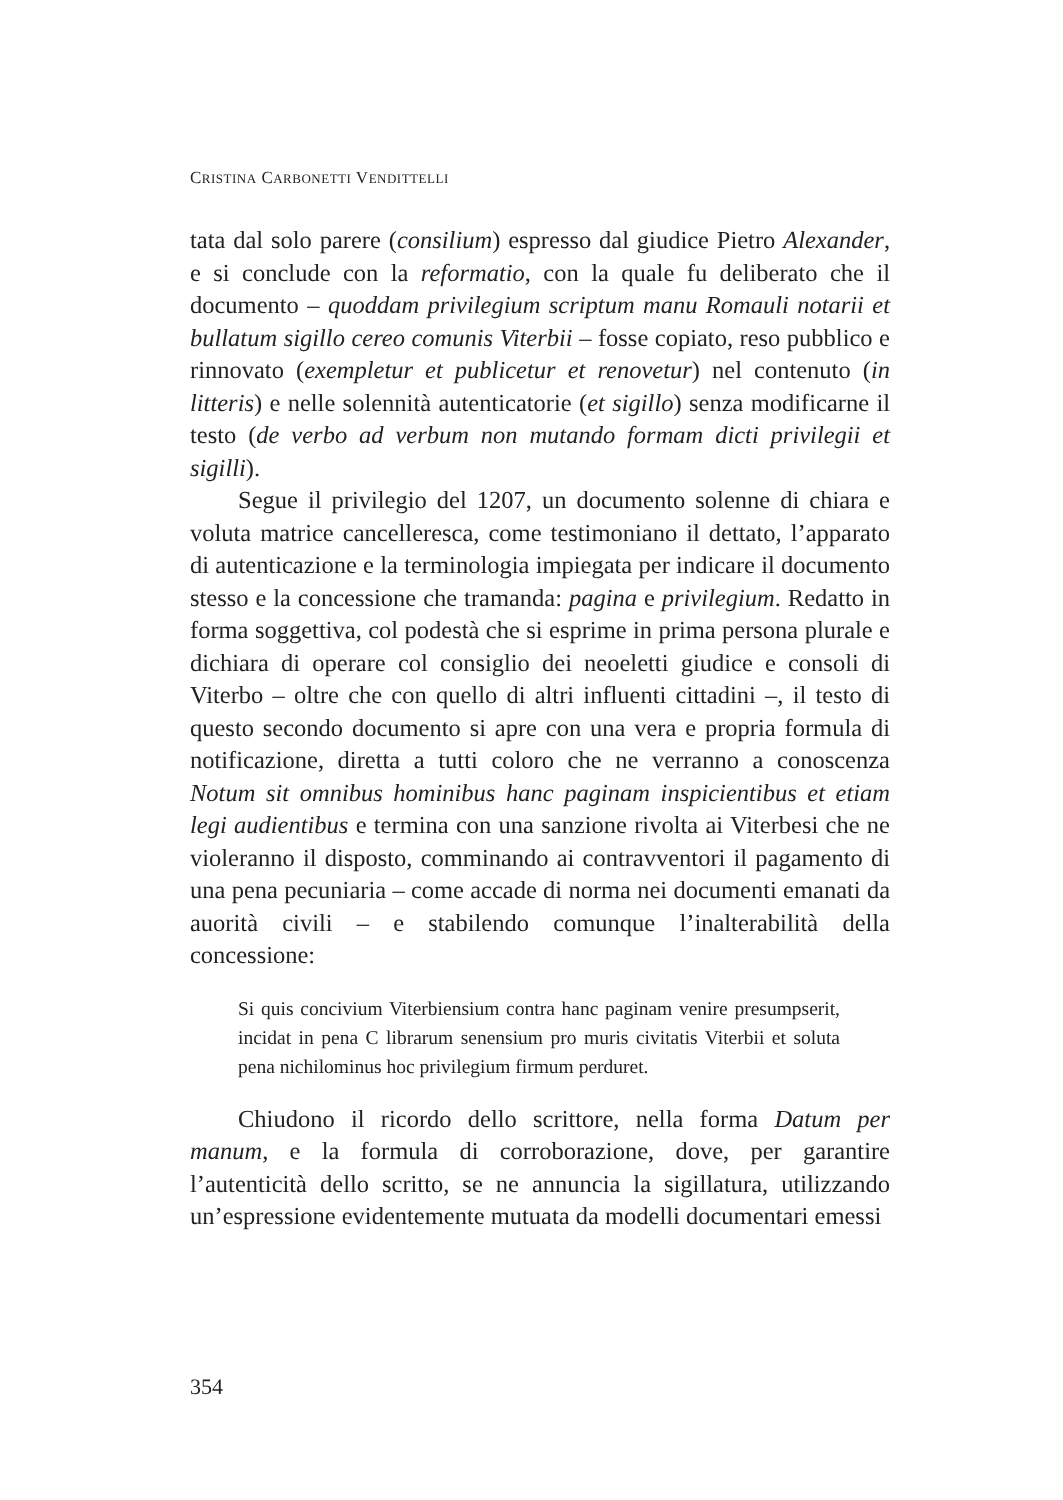CRISTINA CARBONETTI VENDITTELLI
tata dal solo parere (consilium) espresso dal giudice Pietro Alexander, e si conclude con la reformatio, con la quale fu deliberato che il documento – quoddam privilegium scriptum manu Romauli notarii et bullatum sigillo cereo comunis Viterbii – fosse copiato, reso pubblico e rinnovato (exempletur et publicetur et renovetur) nel contenuto (in litteris) e nelle solennità autenticatorie (et sigillo) senza modificarne il testo (de verbo ad verbum non mutando formam dicti privilegii et sigilli).
Segue il privilegio del 1207, un documento solenne di chiara e voluta matrice cancelleresca, come testimoniano il dettato, l’apparato di autenticazione e la terminologia impiegata per indicare il documento stesso e la concessione che tramanda: pagina e privilegium. Redatto in forma soggettiva, col podestà che si esprime in prima persona plurale e dichiara di operare col consiglio dei neoeletti giudice e consoli di Viterbo – oltre che con quello di altri influenti cittadini –, il testo di questo secondo documento si apre con una vera e propria formula di notificazione, diretta a tutti coloro che ne verranno a conoscenza Notum sit omnibus hominibus hanc paginam inspicientibus et etiam legi audientibus e termina con una sanzione rivolta ai Viterbesi che ne violeranno il disposto, comminando ai contravventori il pagamento di una pena pecuniaria – come accade di norma nei documenti emanati da auorità civili – e stabilendo comunque l’inalterabilità della concessione:
Si quis concivium Viterbiensium contra hanc paginam venire presumpserit, incidat in pena C librarum senensium pro muris civitatis Viterbii et soluta pena nichilominus hoc privilegium firmum perduret.
Chiudono il ricordo dello scrittore, nella forma Datum per manum, e la formula di corroborazione, dove, per garantire l’autenticità dello scritto, se ne annuncia la sigillatura, utilizzando un’espressione evidentemente mutuata da modelli documentari emessi
354